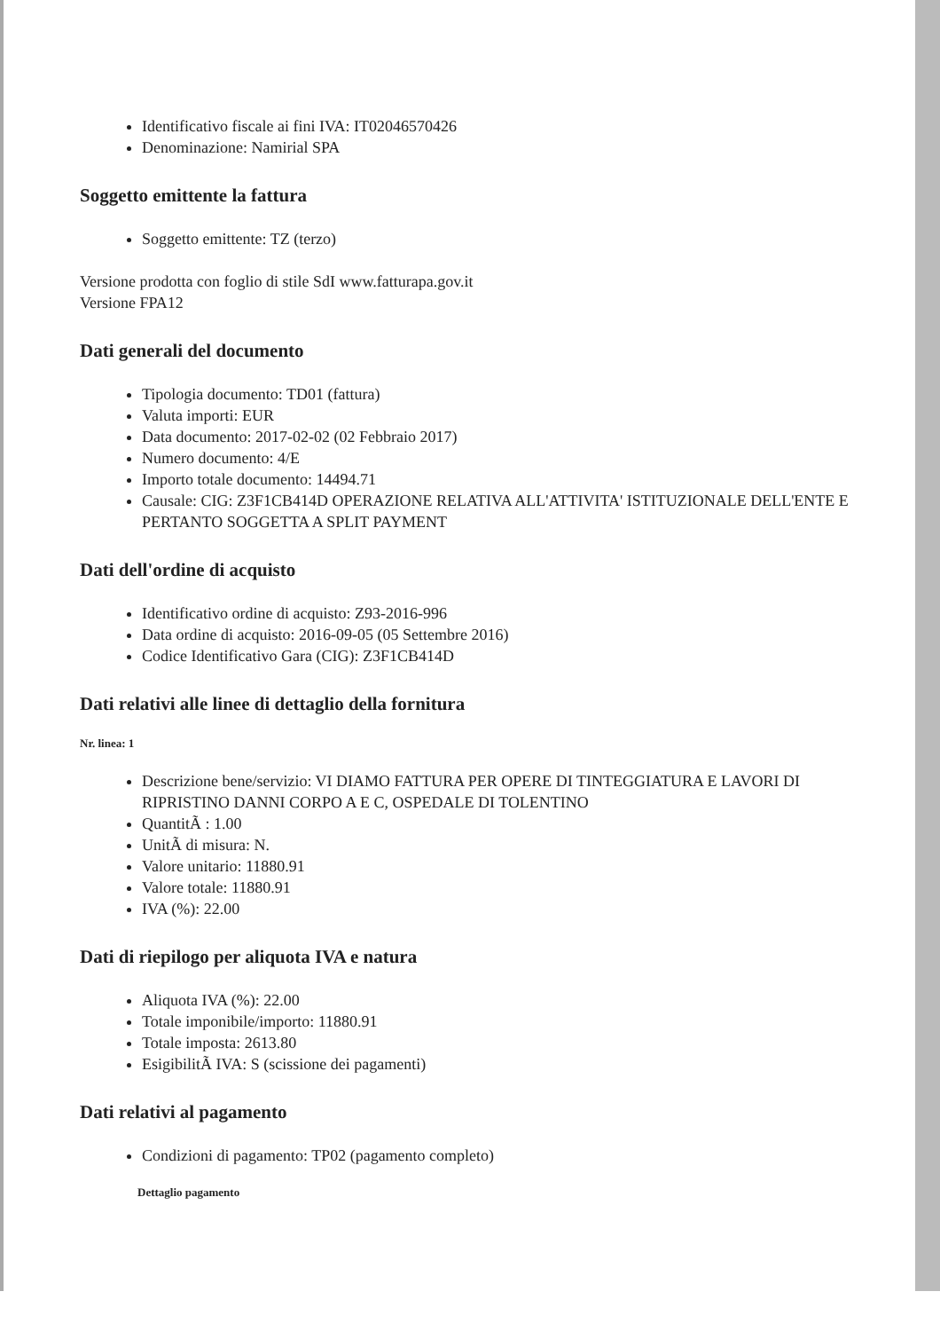Identificativo fiscale ai fini IVA: IT02046570426
Denominazione: Namirial SPA
Soggetto emittente la fattura
Soggetto emittente: TZ (terzo)
Versione prodotta con foglio di stile SdI www.fatturapa.gov.it
Versione FPA12
Dati generali del documento
Tipologia documento: TD01 (fattura)
Valuta importi: EUR
Data documento: 2017-02-02 (02 Febbraio 2017)
Numero documento: 4/E
Importo totale documento: 14494.71
Causale: CIG: Z3F1CB414D OPERAZIONE RELATIVA ALL'ATTIVITA' ISTITUZIONALE DELL'ENTE E PERTANTO SOGGETTA A SPLIT PAYMENT
Dati dell'ordine di acquisto
Identificativo ordine di acquisto: Z93-2016-996
Data ordine di acquisto: 2016-09-05 (05 Settembre 2016)
Codice Identificativo Gara (CIG): Z3F1CB414D
Dati relativi alle linee di dettaglio della fornitura
Nr. linea: 1
Descrizione bene/servizio: VI DIAMO FATTURA PER OPERE DI TINTEGGIATURA E LAVORI DI RIPRISTINO DANNI CORPO A E C, OSPEDALE DI TOLENTINO
QuantitÃ : 1.00
UnitÃ di misura: N.
Valore unitario: 11880.91
Valore totale: 11880.91
IVA (%): 22.00
Dati di riepilogo per aliquota IVA e natura
Aliquota IVA (%): 22.00
Totale imponibile/importo: 11880.91
Totale imposta: 2613.80
EsigibilitÃ IVA: S (scissione dei pagamenti)
Dati relativi al pagamento
Condizioni di pagamento: TP02 (pagamento completo)
Dettaglio pagamento